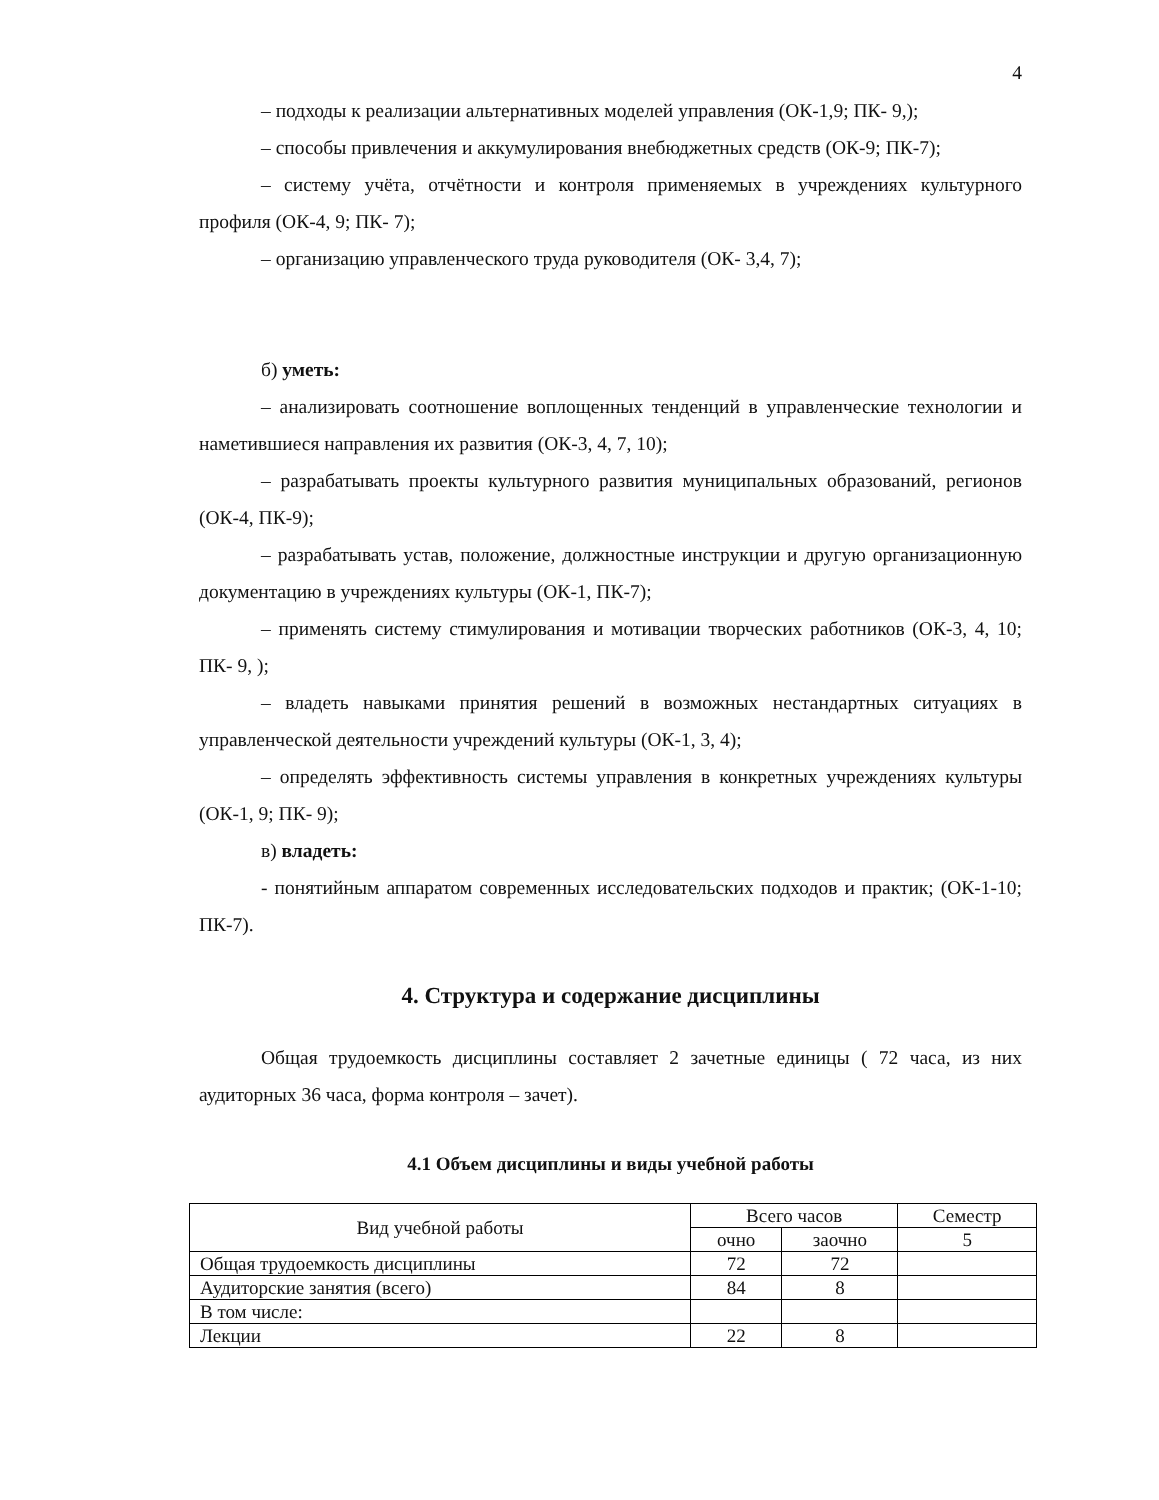4
– подходы к реализации альтернативных моделей управления (ОК-1,9; ПК- 9,);
– способы привлечения и аккумулирования внебюджетных средств (ОК-9; ПК-7);
– систему учёта, отчётности и контроля применяемых в учреждениях культурного профиля (ОК-4, 9; ПК- 7);
– организацию управленческого труда руководителя (ОК- 3,4, 7);
б) уметь:
– анализировать соотношение воплощенных тенденций в управленческие технологии и наметившиеся направления их развития (ОК-3, 4, 7, 10);
– разрабатывать проекты культурного развития муниципальных образований, регионов (ОК-4, ПК-9);
– разрабатывать устав, положение, должностные инструкции и другую организационную документацию в учреждениях культуры (ОК-1, ПК-7);
– применять систему стимулирования и мотивации творческих работников (ОК-3, 4, 10; ПК- 9, );
– владеть навыками принятия решений в возможных нестандартных ситуациях в управленческой деятельности учреждений культуры (ОК-1, 3, 4);
– определять эффективность системы управления в конкретных учреждениях культуры (ОК-1, 9; ПК- 9);
в) владеть:
- понятийным аппаратом современных исследовательских подходов и практик; (ОК-1-10; ПК-7).
4. Структура и содержание дисциплины
Общая трудоемкость дисциплины составляет 2 зачетные единицы ( 72 часа, из них аудиторных 36 часа, форма контроля – зачет).
4.1 Объем дисциплины и виды учебной работы
| Вид учебной работы | Всего часов | | Семестр |
| | очно | заочно | 5 |
| Общая трудоемкость дисциплины | 72 | 72 | |
| Аудиторские занятия (всего) | 84 | 8 | |
| В том числе: | | | |
| Лекции | 22 | 8 | |